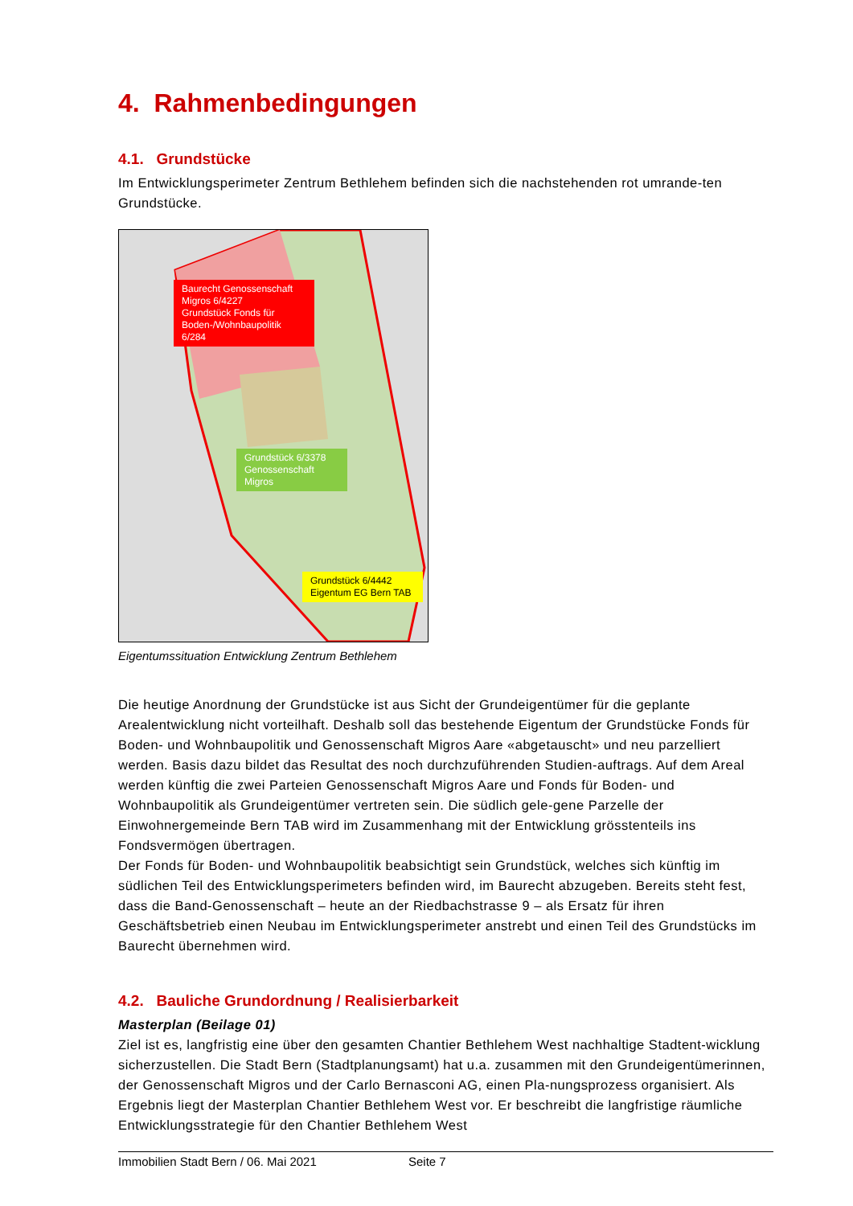4. Rahmenbedingungen
4.1. Grundstücke
Im Entwicklungsperimeter Zentrum Bethlehem befinden sich die nachstehenden rot umrande-ten Grundstücke.
Baurecht Genossenschaft Migros 6/4227
Grundstück Fonds für Boden-/Wohnbaupolitik 6/284
Grundstück 6/3378 Genossenschaft Migros
Grundstück 6/4442 Eigentum EG Bern TAB
Eigentumssituation Entwicklung Zentrum Bethlehem
Die heutige Anordnung der Grundstücke ist aus Sicht der Grundeigentümer für die geplante Arealentwicklung nicht vorteilhaft. Deshalb soll das bestehende Eigentum der Grundstücke Fonds für Boden- und Wohnbaupolitik und Genossenschaft Migros Aare «abgetauscht» und neu parzelliert werden. Basis dazu bildet das Resultat des noch durchzuführenden Studien-auftrags. Auf dem Areal werden künftig die zwei Parteien Genossenschaft Migros Aare und Fonds für Boden- und Wohnbaupolitik als Grundeigentümer vertreten sein. Die südlich gele-gene Parzelle der Einwohnergemeinde Bern TAB wird im Zusammenhang mit der Entwicklung grösstenteils ins Fondsvermögen übertragen.
Der Fonds für Boden- und Wohnbaupolitik beabsichtigt sein Grundstück, welches sich künftig im südlichen Teil des Entwicklungsperimeters befinden wird, im Baurecht abzugeben. Bereits steht fest, dass die Band-Genossenschaft – heute an der Riedbachstrasse 9 – als Ersatz für ihren Geschäftsbetrieb einen Neubau im Entwicklungsperimeter anstrebt und einen Teil des Grundstücks im Baurecht übernehmen wird.
4.2. Bauliche Grundordnung / Realisierbarkeit
Masterplan (Beilage 01)
Ziel ist es, langfristig eine über den gesamten Chantier Bethlehem West nachhaltige Stadtent-wicklung sicherzustellen. Die Stadt Bern (Stadtplanungsamt) hat u.a. zusammen mit den Grundeigentümerinnen, der Genossenschaft Migros und der Carlo Bernasconi AG, einen Pla-nungsprozess organisiert. Als Ergebnis liegt der Masterplan Chantier Bethlehem West vor. Er beschreibt die langfristige räumliche Entwicklungsstrategie für den Chantier Bethlehem West
Immobilien Stadt Bern / 06. Mai 2021 Seite 7